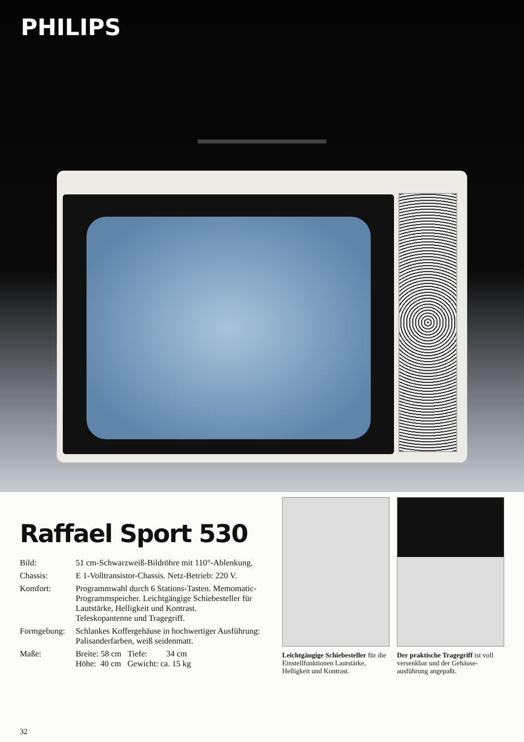PHILIPS
Raffael Sport 530
| Bild: | 51 cm-Schwarzweiß-Bildröhre mit 110°-Ab­lenkung. |
| Chassis: | E 1-Volltransistor-Chassis. Netz-Betrieb: 220 V. |
| Komfort: | Programmwahl durch 6 Stations-Tasten. Memomatic-Programmspeicher. Leichtgängige Schiebesteller für Lautstärke, Helligkeit und Kontrast. Teleskopantenne und Tragegriff. |
| Formgebung: | Schlankes Koffergehäuse in hochwertiger Ausführung: Palisanderfarben, weiß seidenmatt. |
| Maße: | Breite: 58 cm Tiefe: 34 cm Höhe: 40 cm Gewicht: ca. 15 kg |
Leichtgängige Schiebesteller für die Einstellfunktionen Lautstärke, Helligkeit und Kontrast.
Der praktische Tragegriff ist voll versenkbar und der Gehäuse­ausführung angepaßt.
32